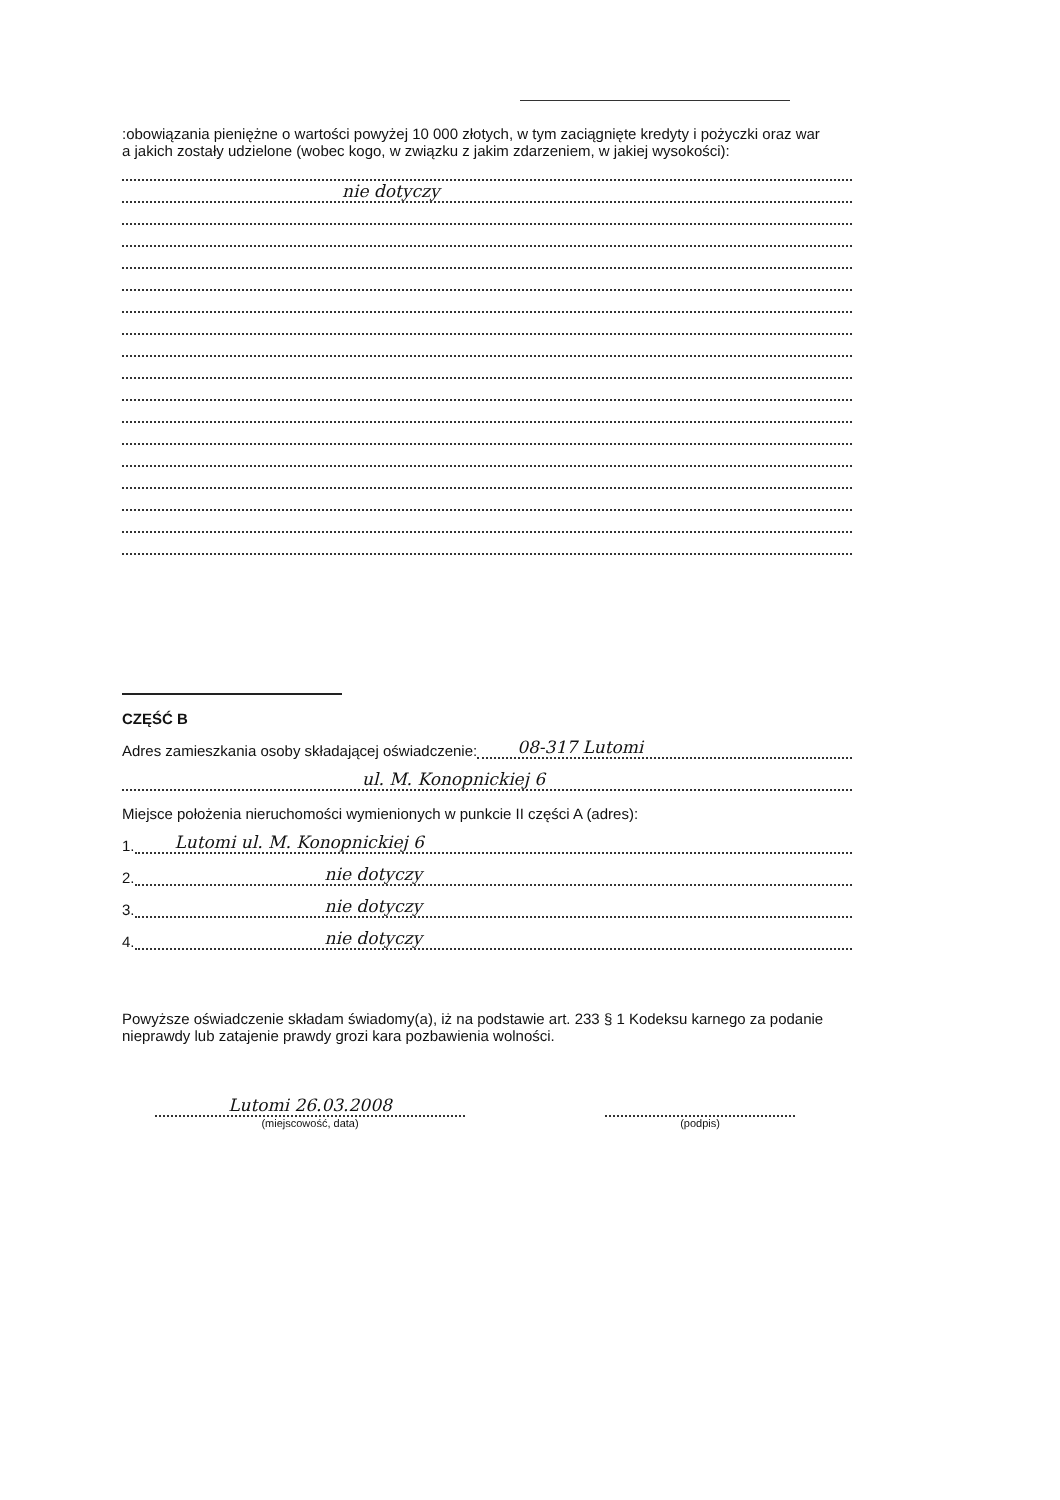:obowiązania pieniężne o wartości powyżej 10 000 złotych, w tym zaciągnięte kredyty i pożyczki oraz war
a jakich zostały udzielone (wobec kogo, w związku z jakim zdarzeniem, w jakiej wysokości):
nie dotyczy
CZĘŚĆ B
Adres zamieszkania osoby składającej oświadczenie: 08-317 Lutomi
ul. M. Konopnickiej 6
Miejsce położenia nieruchomości wymienionych w punkcie II części A (adres):
1. Lutomi ul. M. Konopnickiej 6
2. nie dotyczy
3. nie dotyczy
4. nie dotyczy
Powyższe oświadczenie składam świadomy(a), iż na podstawie art. 233 § 1 Kodeksu karnego za podanie nieprawdy lub zatajenie prawdy grozi kara pozbawienia wolności.
Lutomi 26.03.2008
(miejscowość, data)
(podpis)